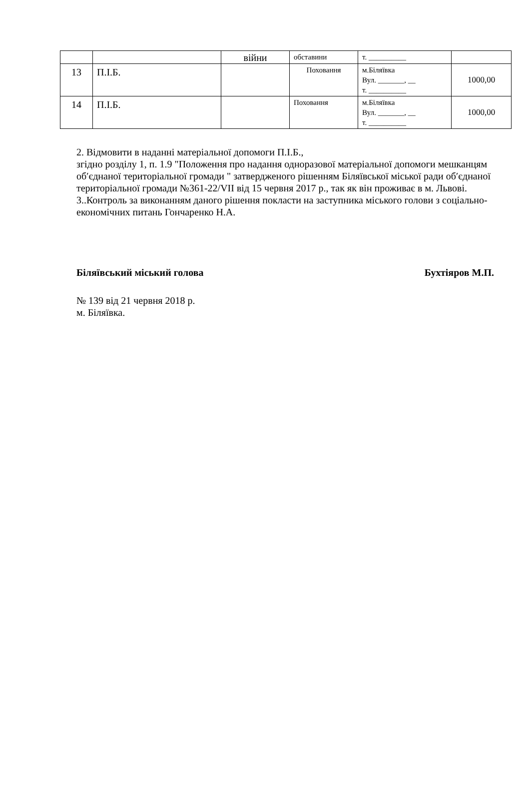| | | війни | обставини | т. __________ | |
| 13 | П.І.Б. | | Поховання | м.Біляївка Вул. _______, __ т. __________ | 1000,00 |
| 14 | П.І.Б. | | Поховання | м.Біляївка Вул. _______, __ т. __________ | 1000,00 |
2. Відмовити в наданні матеріальної допомоги П.І.Б.,
згідно розділу 1, п. 1.9 "Положення про надання одноразової матеріальної допомоги мешканцям об′єднаної територіальної громади " затвердженого рішенням Біляївської міської ради об′єднаної територіальної громади №361-22/VII від 15 червня 2017 р., так як він проживає в м. Львові.
3..Контроль за виконанням даного рішення покласти на заступника міського голови з соціально-економічних питань Гончаренко Н.А.
Біляївський міський голова Бухтіяров М.П.
№ 139 від 21 червня 2018 р.
м. Біляївка.